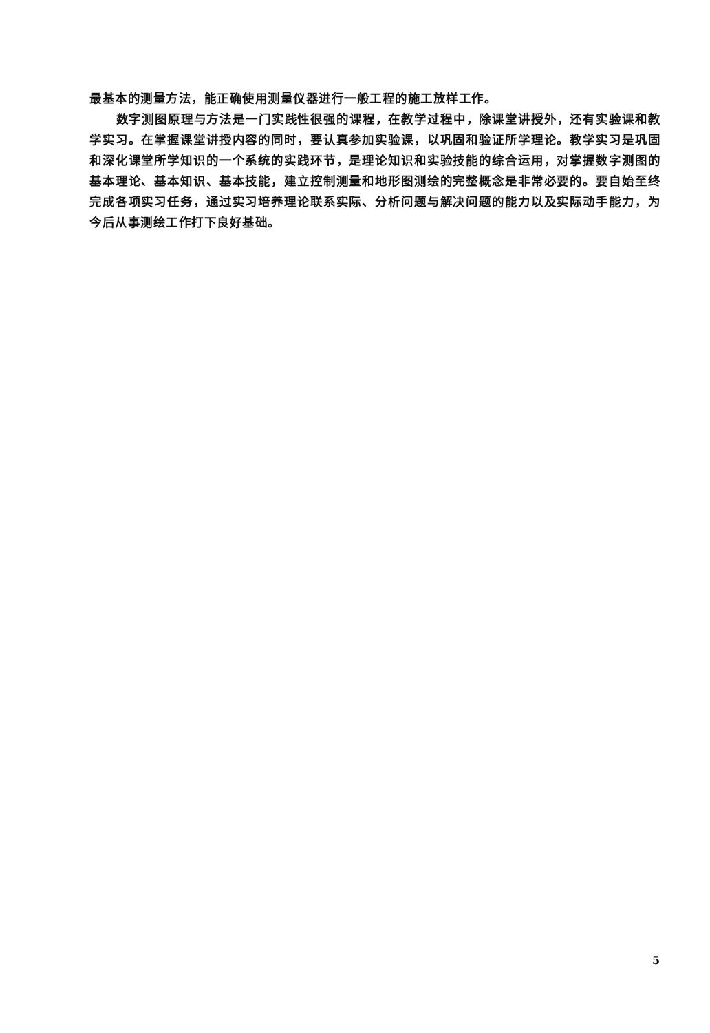最基本的测量方法，能正确使用测量仪器进行一般工程的施工放样工作。
数字测图原理与方法是一门实践性很强的课程，在教学过程中，除课堂讲授外，还有实验课和教学实习。在掌握课堂讲授内容的同时，要认真参加实验课，以巩固和验证所学理论。教学实习是巩固和深化课堂所学知识的一个系统的实践环节，是理论知识和实验技能的综合运用，对掌握数字测图的基本理论、基本知识、基本技能，建立控制测量和地形图测绘的完整概念是非常必要的。要自始至终完成各项实习任务，通过实习培养理论联系实际、分析问题与解决问题的能力以及实际动手能力，为今后从事测绘工作打下良好基础。
5